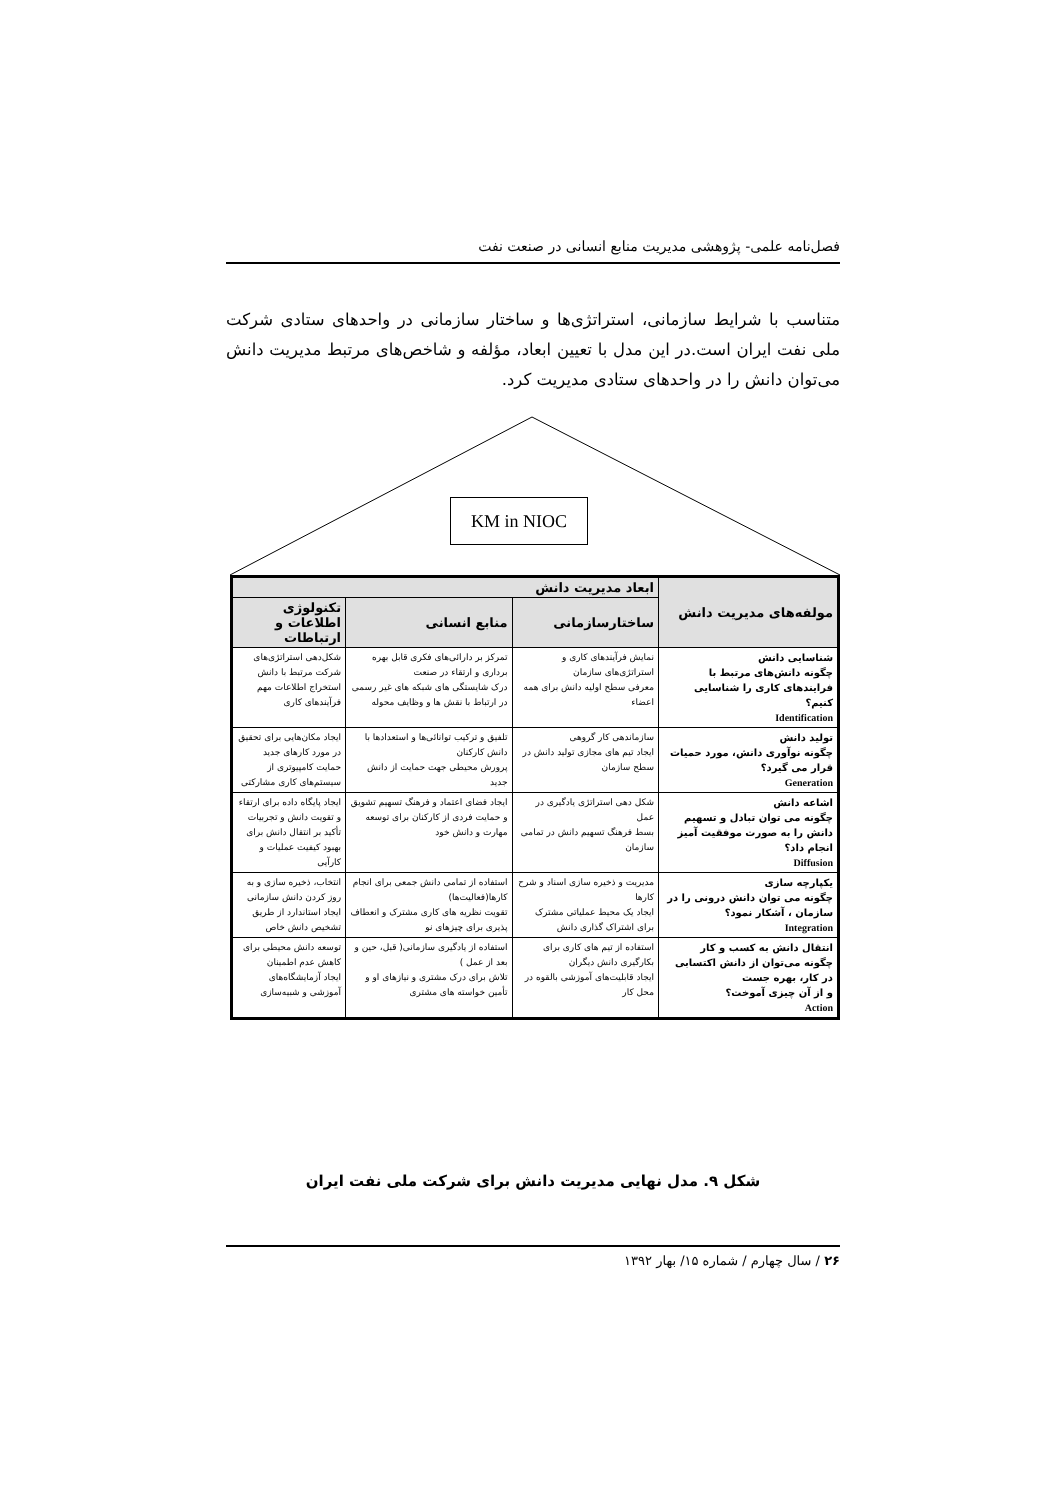فصل‌نامه علمی- پژوهشی مدیریت منابع انسانی در صنعت نفت
متناسب با شرایط سازمانی، استراتژی‌ها و ساختار سازمانی در واحدهای ستادی شرکت ملی نفت ایران است.در این مدل با تعیین ابعاد، مؤلفه و شاخص‌های مرتبط مدیریت دانش می‌توان دانش را در واحدهای ستادی مدیریت کرد.
KM in NIOC
| مولفه‌های مدیریت دانش | ابعاد مدیریت دانش | | |
| --- | --- | --- | --- |
| | ساختارسازمانی | منابع انسانی | تکنولوژی اطلاعات و ارتباطات |
| شناسایی دانش چگونه دانش‌های مرتبط با فرایندهای کاری را شناسایی کنیم؟ Identification | نمایش فرآیندهای کاری و استراتژی‌های سازمان معرفی سطح اولیه دانش برای همه اعضاء | تمرکز بر دارائی‌های فکری قابل بهره برداری و ارتقاء در صنعت درک شایستگی های شبکه های غیر رسمی در ارتباط با نقش ها و وظایف محوله | شکل‌دهی استراتژی‌های شرکت مرتبط با دانش استخراج اطلاعات مهم فرآیندهای کاری |
| تولید دانش چگونه نوآوری دانش، مورد حمیات قرار می گیرد؟ Generation | سازماندهی کار گروهی ایجاد تیم های مجازی تولید دانش در سطح سازمان | تلفیق و ترکیب توانائی‌ها و استعدادها با دانش کارکنان پرورش محیطی جهت حمایت از دانش جدید | ایجاد مکان‌هایی برای تحقیق در مورد کارهای جدید حمایت کامپیوتری از سیستم‌های کاری مشارکتی |
| اشاعه دانش چگونه می توان تبادل و تسهیم دانش را به صورت موفقیت آمیز انجام داد؟ Diffusion | شکل دهی استراتژی یادگیری در عمل بسط فرهنگ تسهیم دانش در تمامی سازمان | ایجاد فضای اعتماد و فرهنگ تسهیم تشویق و حمایت فردی از کارکنان برای توسعه مهارت و دانش خود | ایجاد پایگاه داده برای ارتقاء و تقویت دانش و تجربیات تأکید بر انتقال دانش برای بهبود کیفیت عملیات و کارآیی |
| یکپارچه سازی چگونه می توان دانش درونی را در سازمان ، آشکار نمود؟ Integration | مدیریت و ذخیره سازی اسناد و شرح کارها ایجاد یک محیط عملیاتی مشترک برای اشتراک گذاری دانش | استفاده از تمامی دانش جمعی برای انجام کارها(فعالیت‌ها) تقویت نظریه های کاری مشترک و انعطاف پذیری برای چیزهای نو | انتخاب، ذخیره سازی و به روز کردن دانش سازمانی ایجاد استاندارد از طریق تشخیص دانش خاص |
| انتقال دانش به کسب و کار چگونه می‌توان از دانش اکتسابی در کار، بهره جست و از آن چیزی آموخت؟ Action | استفاده از تیم های کاری برای بکارگیری دانش دیگران ایجاد قابلیت‌های آموزشی بالقوه در محل کار | استفاده از یادگیری سازمانی( قبل، حین و بعد از عمل ) تلاش برای درک مشتری و نیازهای او و تأمین خواسته های مشتری | توسعه دانش محیطی برای کاهش عدم اطمینان ایجاد آزمایشگاه‌های آموزشی و شبیه‌سازی |
شکل ۹. مدل نهایی مدیریت دانش برای شرکت ملی نفت ایران
۲۶ / سال چهارم / شماره ۱۵/ بهار ۱۳۹۲